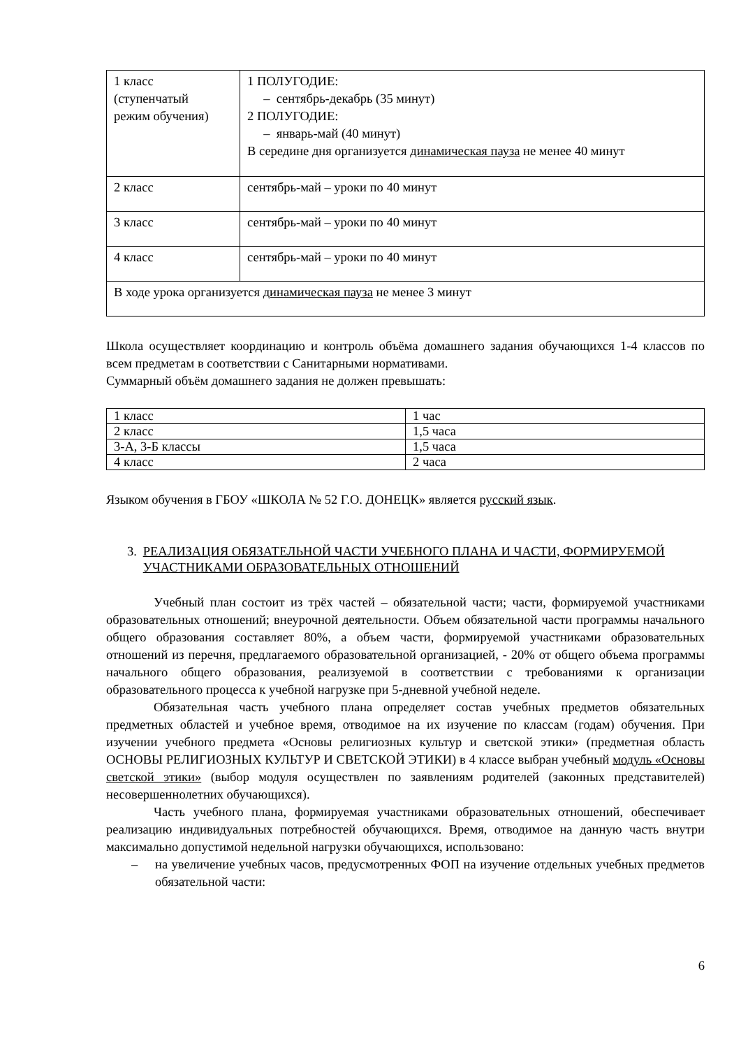| 1 класс (ступенчатый режим обучения) | 1 ПОЛУГОДИЕ: – сентябрь-декабрь (35 минут) 2 ПОЛУГОДИЕ: – январь-май (40 минут) В середине дня организуется динамическая пауза не менее 40 минут |
| 2 класс | сентябрь-май – уроки по 40 минут |
| 3 класс | сентябрь-май – уроки по 40 минут |
| 4 класс | сентябрь-май – уроки по 40 минут |
| В ходе урока организуется динамическая пауза не менее 3 минут | |
Школа осуществляет координацию и контроль объёма домашнего задания обучающихся 1-4 классов по всем предметам в соответствии с Санитарными нормативами.
Суммарный объём домашнего задания не должен превышать:
| 1 класс | 1 час |
| 2 класс | 1,5 часа |
| 3-А, 3-Б классы | 1,5 часа |
| 4 класс | 2 часа |
Языком обучения в ГБОУ «ШКОЛА № 52 Г.О. ДОНЕЦК» является русский язык.
3. РЕАЛИЗАЦИЯ ОБЯЗАТЕЛЬНОЙ ЧАСТИ УЧЕБНОГО ПЛАНА И ЧАСТИ, ФОРМИРУЕМОЙ УЧАСТНИКАМИ ОБРАЗОВАТЕЛЬНЫХ ОТНОШЕНИЙ
Учебный план состоит из трёх частей – обязательной части; части, формируемой участниками образовательных отношений; внеурочной деятельности. Объем обязательной части программы начального общего образования составляет 80%, а объем части, формируемой участниками образовательных отношений из перечня, предлагаемого образовательной организацией, - 20% от общего объема программы начального общего образования, реализуемой в соответствии с требованиями к организации образовательного процесса к учебной нагрузке при 5-дневной учебной неделе.
Обязательная часть учебного плана определяет состав учебных предметов обязательных предметных областей и учебное время, отводимое на их изучение по классам (годам) обучения. При изучении учебного предмета «Основы религиозных культур и светской этики» (предметная область ОСНОВЫ РЕЛИГИОЗНЫХ КУЛЬТУР И СВЕТСКОЙ ЭТИКИ) в 4 классе выбран учебный модуль «Основы светской этики» (выбор модуля осуществлен по заявлениям родителей (законных представителей) несовершеннолетних обучающихся).
Часть учебного плана, формируемая участниками образовательных отношений, обеспечивает реализацию индивидуальных потребностей обучающихся. Время, отводимое на данную часть внутри максимально допустимой недельной нагрузки обучающихся, использовано:
– на увеличение учебных часов, предусмотренных ФОП на изучение отдельных учебных предметов обязательной части:
6